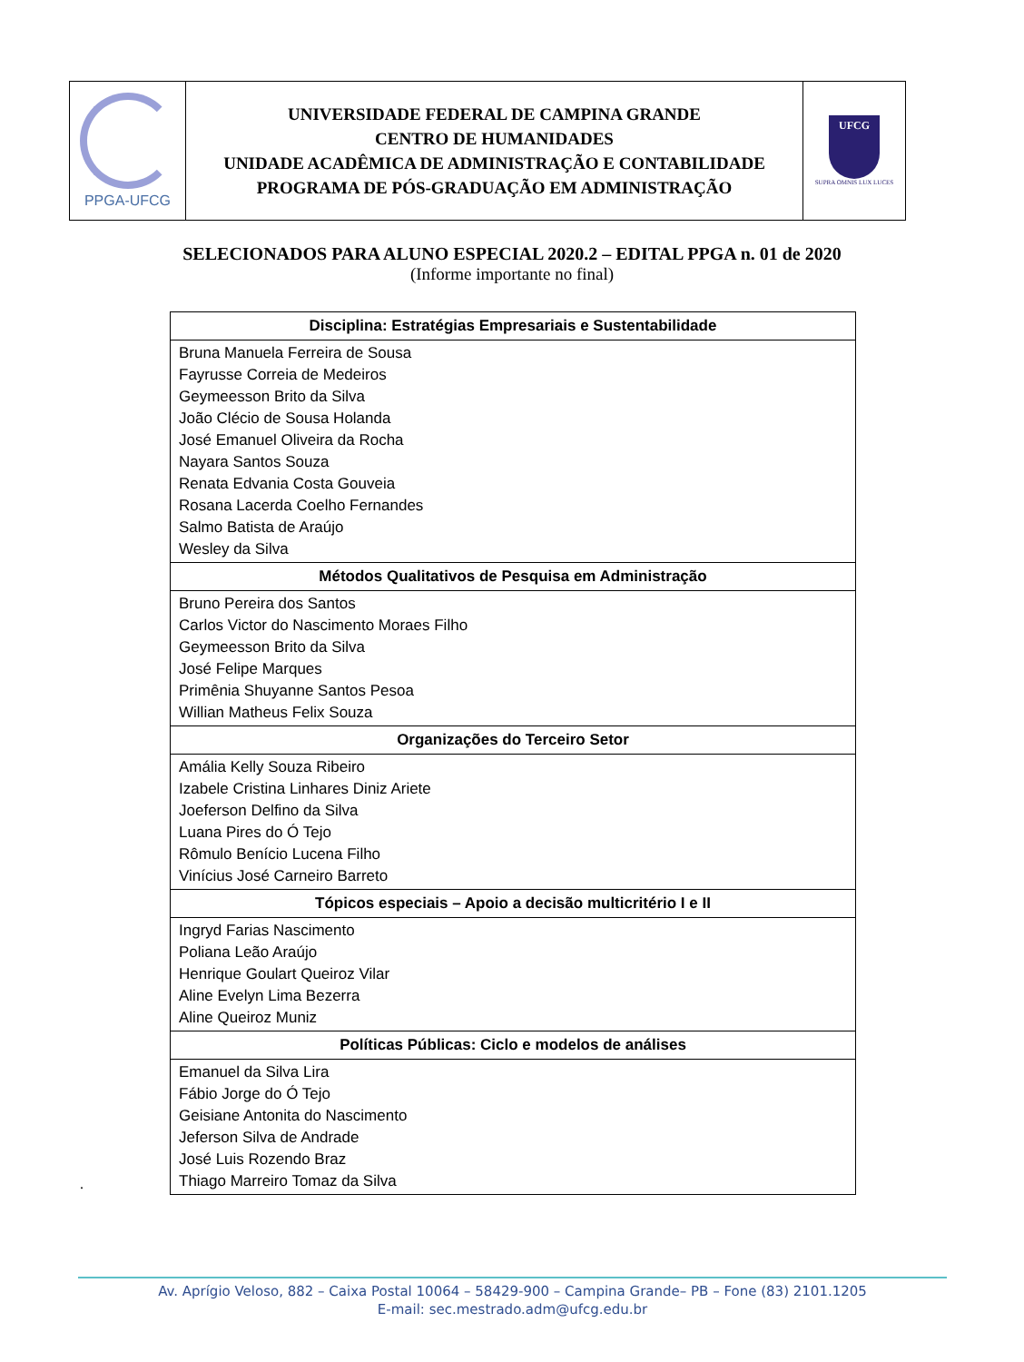| PPGA-UFCG | UNIVERSIDADE FEDERAL DE CAMPINA GRANDE CENTRO DE HUMANIDADES UNIDADE ACADÊMICA DE ADMINISTRAÇÃO E CONTABILIDADE PROGRAMA DE PÓS-GRADUAÇÃO EM ADMINISTRAÇÃO | UFCG SUPRA OMNIS LUX LUCES |
SELECIONADOS PARA ALUNO ESPECIAL 2020.2 – EDITAL PPGA n. 01 de 2020
(Informe importante no final)
| Disciplina: Estratégias Empresariais e Sustentabilidade |
| --- |
| Bruna Manuela Ferreira de Sousa Fayrusse Correia de Medeiros Geymeesson Brito da Silva João Clécio de Sousa Holanda José Emanuel Oliveira da Rocha Nayara Santos Souza Renata Edvania Costa Gouveia Rosana Lacerda Coelho Fernandes Salmo Batista de Araújo Wesley da Silva |
| Métodos Qualitativos de Pesquisa em Administração |
| Bruno Pereira dos Santos Carlos Victor do Nascimento Moraes Filho Geymeesson Brito da Silva José Felipe Marques Primênia Shuyanne Santos Pesoa Willian Matheus Felix Souza |
| Organizações do Terceiro Setor |
| Amália Kelly Souza Ribeiro Izabele Cristina Linhares Diniz Ariete Joeferson Delfino da Silva Luana Pires do Ó Tejo Rômulo Benício Lucena Filho Vinícius José Carneiro Barreto |
| Tópicos especiais – Apoio a decisão multicritério I e II |
| Ingryd Farias Nascimento Poliana Leão Araújo Henrique Goulart Queiroz Vilar Aline Evelyn Lima Bezerra Aline Queiroz Muniz |
| Políticas Públicas: Ciclo e modelos de análises |
| Emanuel da Silva Lira Fábio Jorge do Ó Tejo Geisiane Antonita do Nascimento Jeferson Silva de Andrade José Luis Rozendo Braz Thiago Marreiro Tomaz da Silva |
.
Av. Aprígio Veloso, 882 – Caixa Postal 10064 – 58429-900 – Campina Grande– PB – Fone (83) 2101.1205
E-mail: sec.mestrado.adm@ufcg.edu.br